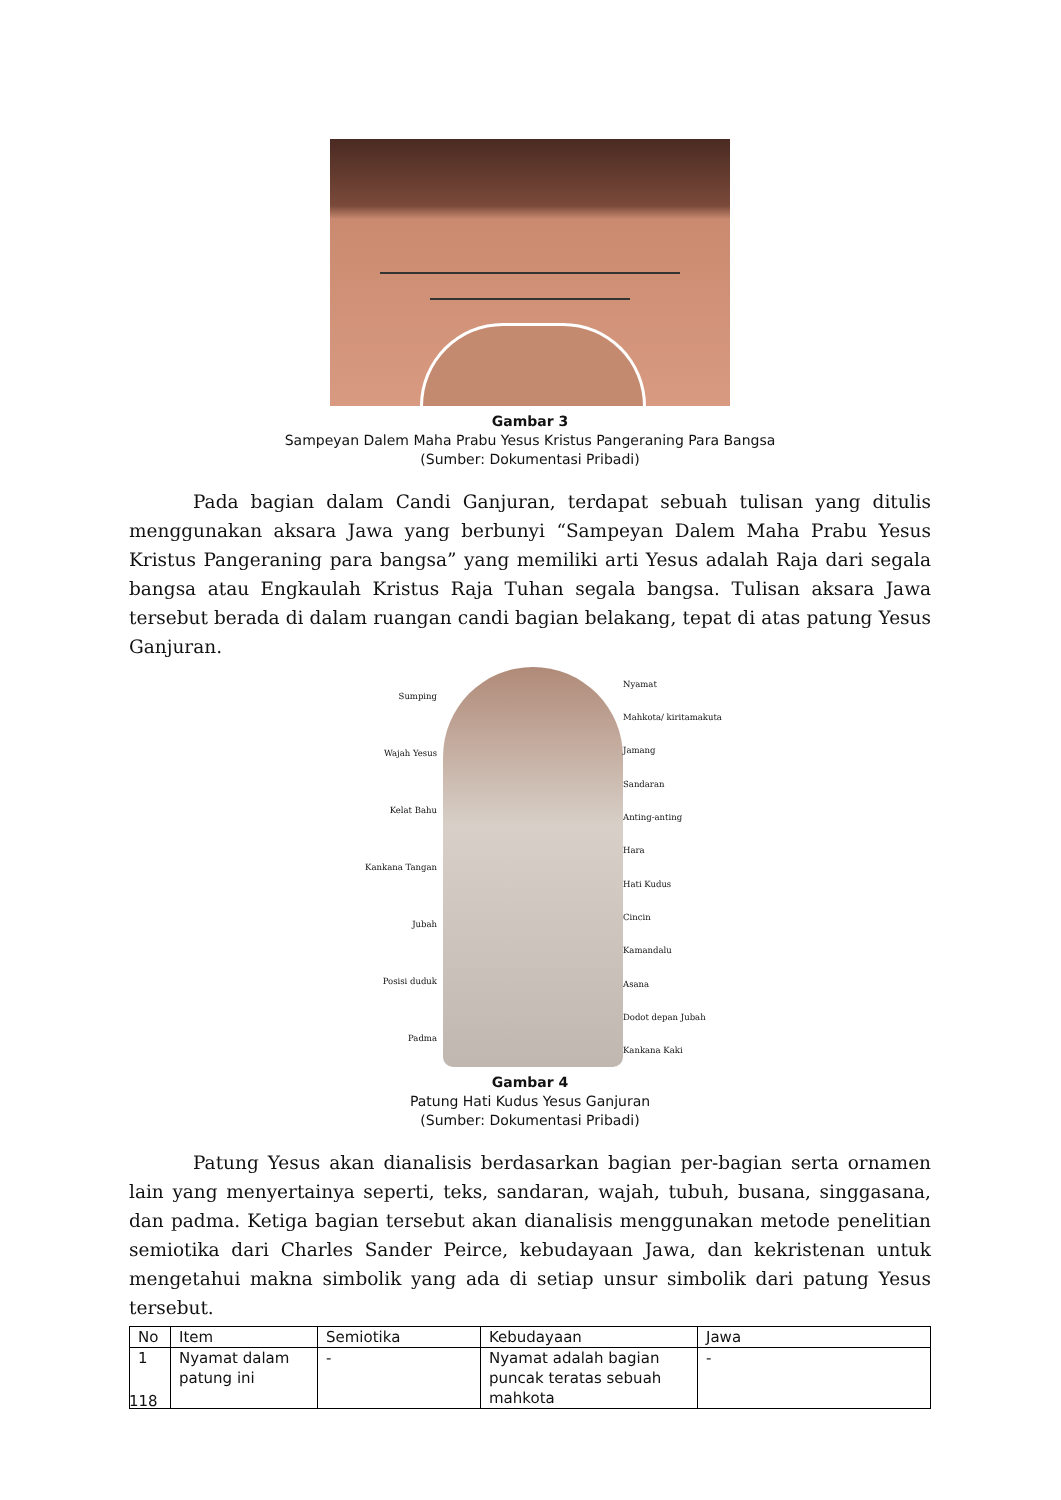Gambar 3
Sampeyan Dalem Maha Prabu Yesus Kristus Pangeraning Para Bangsa
(Sumber: Dokumentasi Pribadi)
Pada bagian dalam Candi Ganjuran, terdapat sebuah tulisan yang ditulis menggunakan aksara Jawa yang berbunyi “Sampeyan Dalem Maha Prabu Yesus Kristus Pangeraning para bangsa” yang memiliki arti Yesus adalah Raja dari segala bangsa atau Engkaulah Kristus Raja Tuhan segala bangsa. Tulisan aksara Jawa tersebut berada di dalam ruangan candi bagian belakang, tepat di atas patung Yesus Ganjuran.
Sumping
Wajah Yesus
Kelat Bahu
Kankana Tangan
Jubah
Posisi duduk
Padma
Nyamat
Mahkota/ kiritamakuta
Jamang
Sandaran
Anting-anting
Hara
Hati Kudus
Cincin
Kamandalu
Asana
Dodot depan Jubah
Kankana Kaki
Gambar 4
Patung Hati Kudus Yesus Ganjuran
(Sumber: Dokumentasi Pribadi)
Patung Yesus akan dianalisis berdasarkan bagian per-bagian serta ornamen lain yang menyertainya seperti, teks, sandaran, wajah, tubuh, busana, singgasana, dan padma. Ketiga bagian tersebut akan dianalisis menggunakan metode penelitian semiotika dari Charles Sander Peirce, kebudayaan Jawa, dan kekristenan untuk mengetahui makna simbolik yang ada di setiap unsur simbolik dari patung Yesus tersebut.
| No | Item | Semiotika | Kebudayaan | Jawa |
| --- | --- | --- | --- | --- |
| 1 | Nyamat dalam patung ini | - | Nyamat adalah bagian puncak teratas sebuah mahkota | - |
118